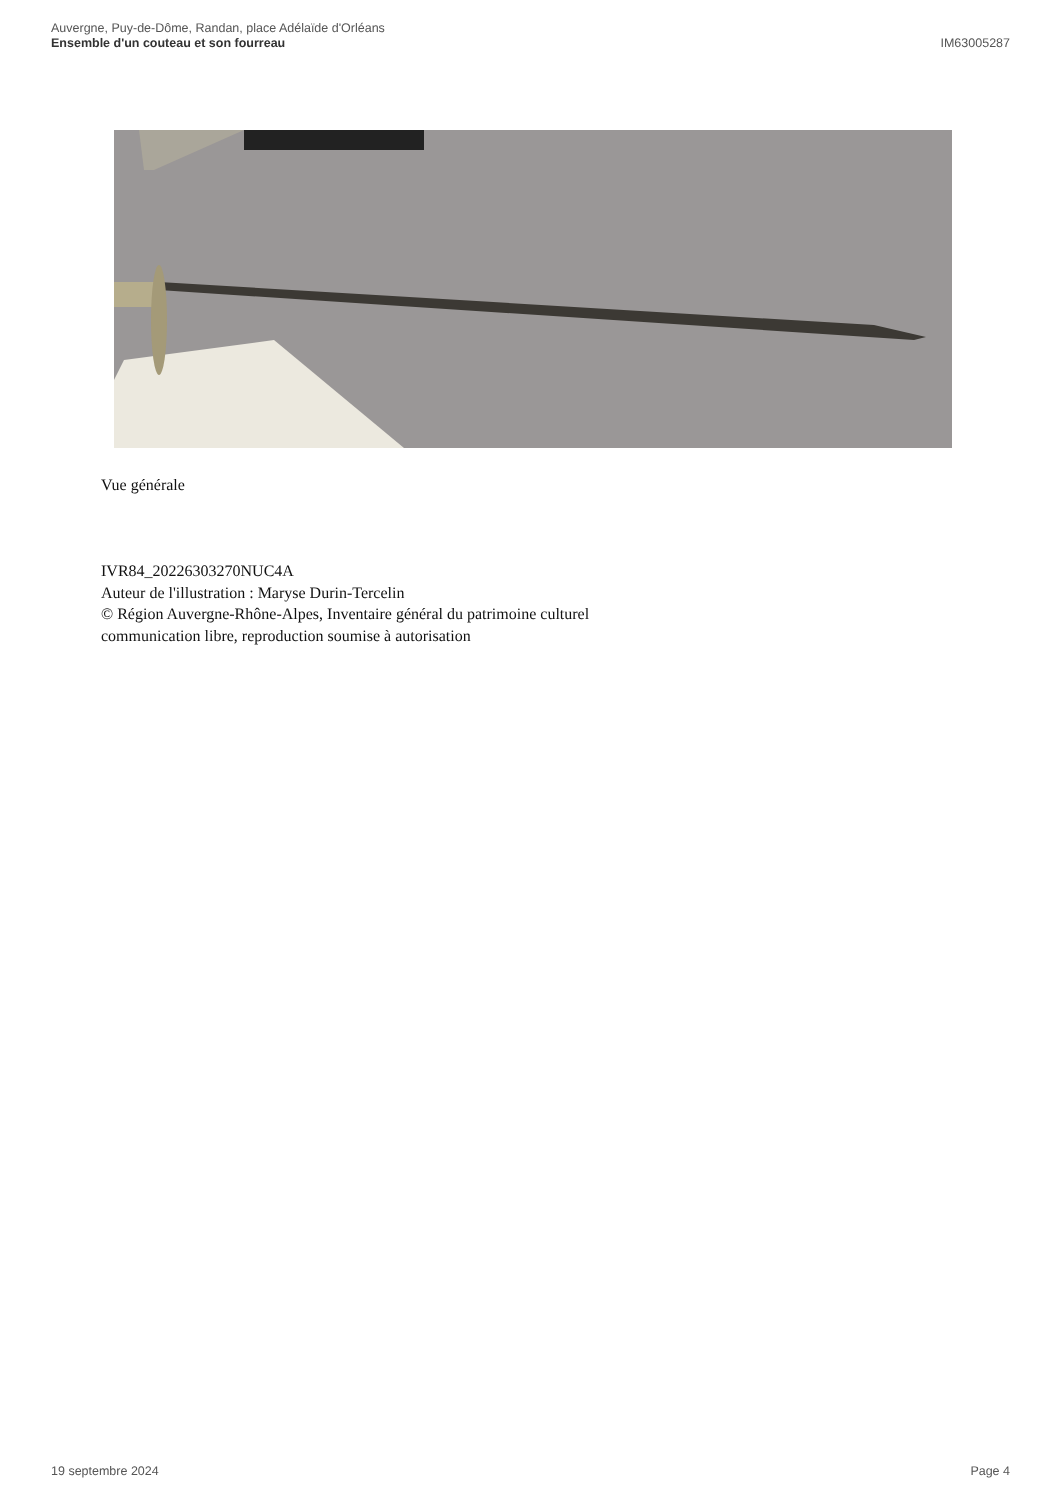Auvergne, Puy-de-Dôme, Randan, place Adélaïde d'Orléans
Ensemble d'un couteau et son fourreau
IM63005287
Vue générale
IVR84_20226303270NUC4A
Auteur de l'illustration : Maryse Durin-Tercelin
© Région Auvergne-Rhône-Alpes, Inventaire général du patrimoine culturel
communication libre, reproduction soumise à autorisation
19 septembre 2024 Page 4